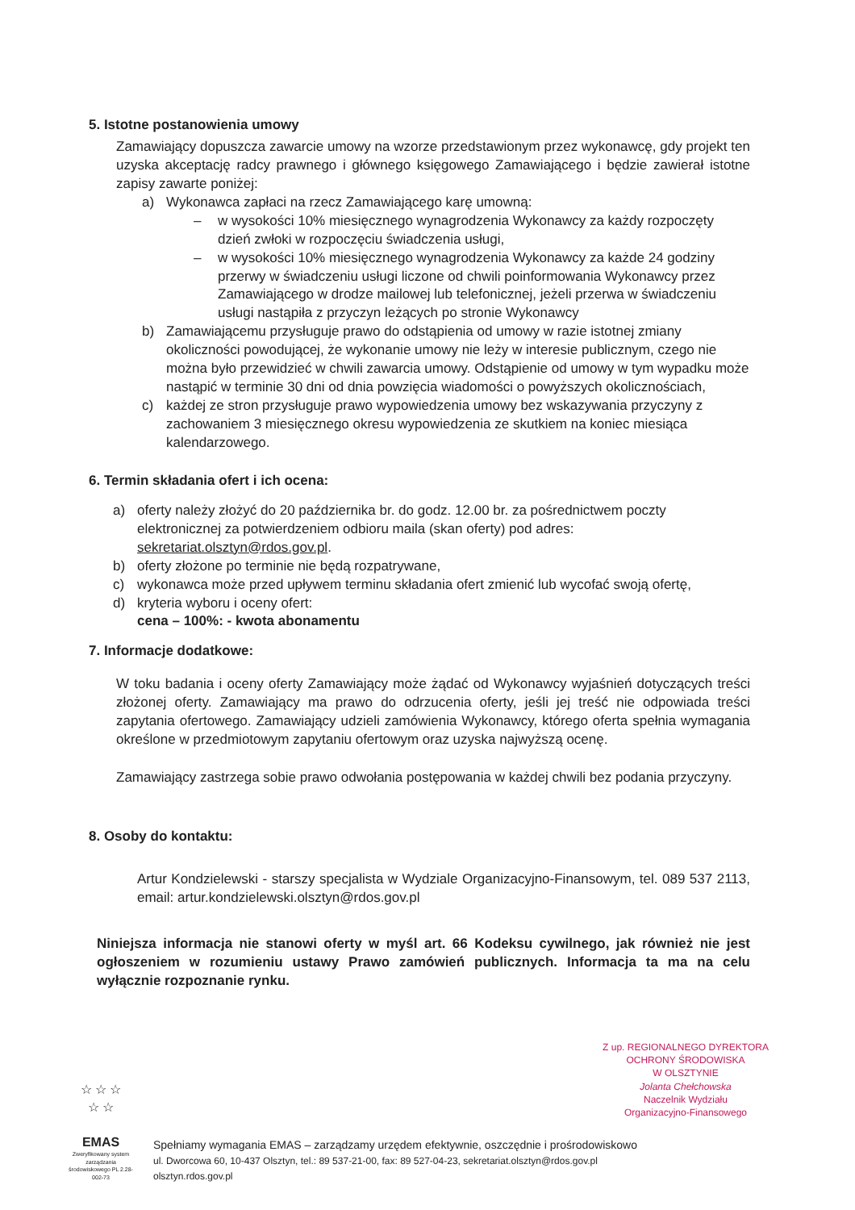5. Istotne postanowienia umowy
Zamawiający dopuszcza zawarcie umowy na wzorze przedstawionym przez wykonawcę, gdy projekt ten uzyska akceptację radcy prawnego i głównego księgowego Zamawiającego i będzie zawierał istotne zapisy zawarte poniżej:
a) Wykonawca zapłaci na rzecz Zamawiającego karę umowną:
– w wysokości 10% miesięcznego wynagrodzenia Wykonawcy za każdy rozpoczęty dzień zwłoki w rozpoczęciu świadczenia usługi,
– w wysokości 10% miesięcznego wynagrodzenia Wykonawcy za każde 24 godziny przerwy w świadczeniu usługi liczone od chwili poinformowania Wykonawcy przez Zamawiającego w drodze mailowej lub telefonicznej, jeżeli przerwa w świadczeniu usługi nastąpiła z przyczyn leżących po stronie Wykonawcy
b) Zamawiającemu przysługuje prawo do odstąpienia od umowy w razie istotnej zmiany okoliczności powodującej, że wykonanie umowy nie leży w interesie publicznym, czego nie można było przewidzieć w chwili zawarcia umowy. Odstąpienie od umowy w tym wypadku może nastąpić w terminie 30 dni od dnia powzięcia wiadomości o powyższych okolicznościach,
c) każdej ze stron przysługuje prawo wypowiedzenia umowy bez wskazywania przyczyny z zachowaniem 3 miesięcznego okresu wypowiedzenia ze skutkiem na koniec miesiąca kalendarzowego.
6. Termin składania ofert i ich ocena:
a) oferty należy złożyć do 20 października br. do godz. 12.00 br. za pośrednictwem poczty elektronicznej za potwierdzeniem odbioru maila (skan oferty) pod adres: sekretariat.olsztyn@rdos.gov.pl.
b) oferty złożone po terminie nie będą rozpatrywane,
c) wykonawca może przed upływem terminu składania ofert zmienić lub wycofać swoją ofertę,
d) kryteria wyboru i oceny ofert:
cena – 100%: - kwota abonamentu
7. Informacje dodatkowe:
W toku badania i oceny oferty Zamawiający może żądać od Wykonawcy wyjaśnień dotyczących treści złożonej oferty. Zamawiający ma prawo do odrzucenia oferty, jeśli jej treść nie odpowiada treści zapytania ofertowego. Zamawiający udzieli zamówienia Wykonawcy, którego oferta spełnia wymagania określone w przedmiotowym zapytaniu ofertowym oraz uzyska najwyższą ocenę.
Zamawiający zastrzega sobie prawo odwołania postępowania w każdej chwili bez podania przyczyny.
8. Osoby do kontaktu:
Artur Kondzielewski - starszy specjalista w Wydziale Organizacyjno-Finansowym, tel. 089 537 2113, email: artur.kondzielewski.olsztyn@rdos.gov.pl
Niniejsza informacja nie stanowi oferty w myśl art. 66 Kodeksu cywilnego, jak również nie jest ogłoszeniem w rozumieniu ustawy Prawo zamówień publicznych. Informacja ta ma na celu wyłącznie rozpoznanie rynku.
Z up. REGIONALNEGO DYREKTORA OCHRONY ŚRODOWISKA
W OLSZTYNIE
Jolanta Chełchowska
Naczelnik Wydziału
Organizacyjno-Finansowego
☆ ☆ ☆
☆ ☆
EMAS
Zweryfikowany system zarządzania środowiskowego PL 2.28-002-73
Spełniamy wymagania EMAS – zarządzamy urzędem efektywnie, oszczędnie i prośrodowiskowo
ul. Dworcowa 60, 10-437 Olsztyn, tel.: 89 537-21-00, fax: 89 527-04-23, sekretariat.olsztyn@rdos.gov.pl
olsztyn.rdos.gov.pl